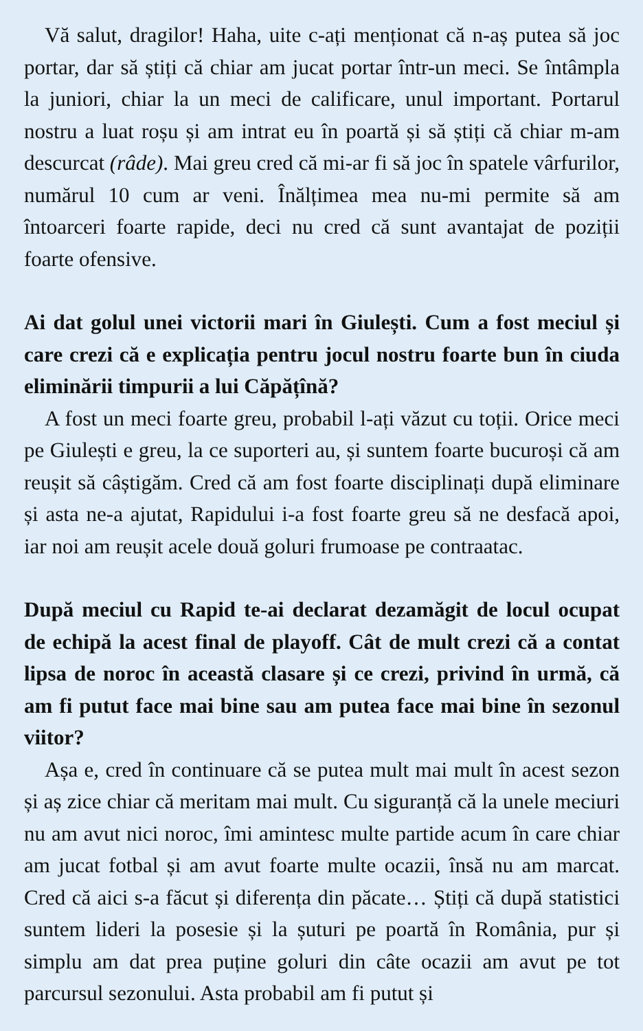Vă salut, dragilor! Haha, uite c-ați menționat că n-aș putea să joc portar, dar să știți că chiar am jucat portar într-un meci. Se întâmpla la juniori, chiar la un meci de calificare, unul important. Portarul nostru a luat roșu și am intrat eu în poartă și să știți că chiar m-am descurcat (râde). Mai greu cred că mi-ar fi să joc în spatele vârfurilor, numărul 10 cum ar veni. Înălțimea mea nu-mi permite să am întoarceri foarte rapide, deci nu cred că sunt avantajat de poziții foarte ofensive.
Ai dat golul unei victorii mari în Giulești. Cum a fost meciul și care crezi că e explicația pentru jocul nostru foarte bun în ciuda eliminării timpurii a lui Căpățînă?
A fost un meci foarte greu, probabil l-ați văzut cu toții. Orice meci pe Giulești e greu, la ce suporteri au, și suntem foarte bucuroși că am reușit să câștigăm. Cred că am fost foarte disciplinați după eliminare și asta ne-a ajutat, Rapidului i-a fost foarte greu să ne desfacă apoi, iar noi am reușit acele două goluri frumoase pe contraatac.
După meciul cu Rapid te-ai declarat dezamăgit de locul ocupat de echipă la acest final de playoff. Cât de mult crezi că a contat lipsa de noroc în această clasare și ce crezi, privind în urmă, că am fi putut face mai bine sau am putea face mai bine în sezonul viitor?
Așa e, cred în continuare că se putea mult mai mult în acest sezon și aș zice chiar că meritam mai mult. Cu siguranță că la unele meciuri nu am avut nici noroc, îmi amintesc multe partide acum în care chiar am jucat fotbal și am avut foarte multe ocazii, însă nu am marcat. Cred că aici s-a făcut și diferența din păcate… Știți că după statistici suntem lideri la posesie și la șuturi pe poartă în România, pur și simplu am dat prea puține goluri din câte ocazii am avut pe tot parcursul sezonului. Asta probabil am fi putut și